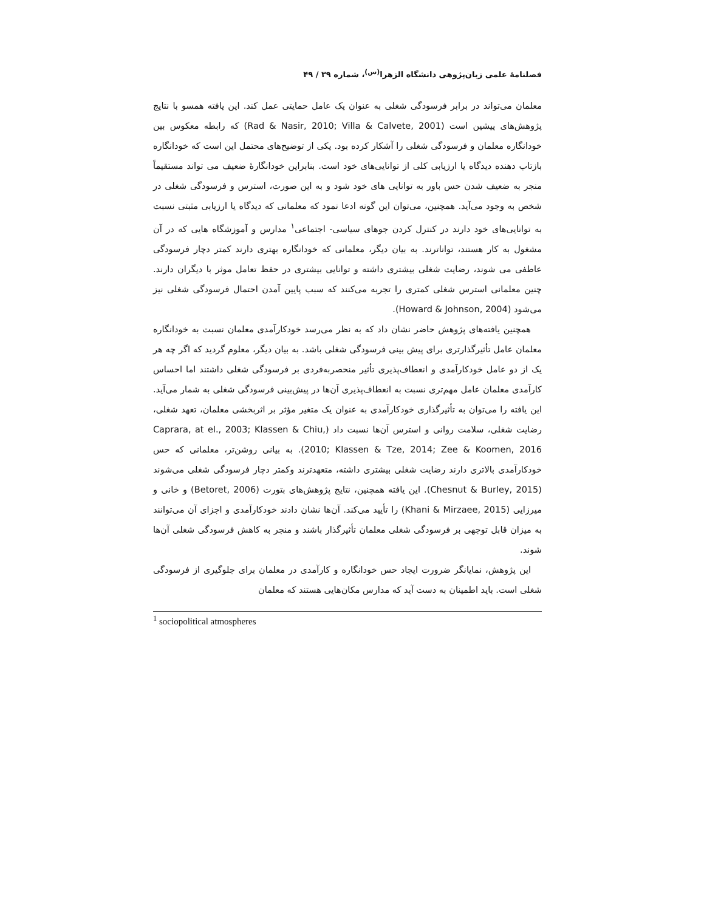فصلنامۀ علمی زبان‌پژوهی دانشگاه الزهرا<sup>(س)</sup>، شماره ۳۹ / ۴۹
معلمان می‌تواند در برابر فرسودگی شغلی به عنوان یک عامل حمایتی عمل کند. این یافته همسو با نتایج پژوهش‌های پیشین است (Rad & Nasir, 2010; Villa & Calvete, 2001) که رابطه معکوس بین خودانگاره معلمان و فرسودگی شغلی را آشکار کرده بود. یکی از توضیح‌های محتمل این است که خودانگاره بازتاب دهنده دیدگاه یا ارزیابی کلی از توانایی‌های خود است. بنابراین خودانگارۀ ضعیف می تواند مستقیماً منجر به ضعیف شدن حس باور به توانایی های خود شود و به این صورت، استرس و فرسودگی شغلی در شخص به وجود می‌آید. همچنین، می‌توان این گونه ادعا نمود که معلمانی که دیدگاه یا ارزیابی مثبتی نسبت به توانایی‌های خود دارند در کنترل کردن جوهای سیاسی- اجتماعی<sup>۱</sup> مدارس و آموزشگاه هایی که در آن مشغول به کار هستند، تواناترند. به بیان دیگر، معلمانی که خودانگاره بهتری دارند کمتر دچار فرسودگی عاطفی می شوند، رضایت شغلی بیشتری داشته و توانایی بیشتری در حفظ تعامل موثر با دیگران دارند. چنین معلمانی استرس شغلی کمتری را تجربه می‌کنند که سبب پایین آمدن احتمال فرسودگی شغلی نیز می‌شود (Howard & Johnson, 2004).
همچنین یافته‌های پژوهش حاضر نشان داد که به نظر می‌رسد خودکارآمدی معلمان نسبت به خودانگاره معلمان عامل تأثیرگذارتری برای پیش بینی فرسودگی شغلی باشد. به بیان دیگر، معلوم گردید که اگر چه هر یک از دو عامل خودکارآمدی و انعطاف‌پذیری تأثیر منحصربه‌فردی بر فرسودگی شغلی داشتند اما احساس کارآمدی معلمان عامل مهم‌تری نسبت به انعطاف‌پذیری آن‌ها در پیش‌بینی فرسودگی شغلی به شمار می‌آید. این یافته را می‌توان به تأثیرگذاری خودکارآمدی به عنوان یک متغیر مؤثر بر اثربخشی معلمان، تعهد شغلی، رضایت شغلی، سلامت روانی و استرس آن‌ها نسبت داد (Caprara, at el., 2003; Klassen & Chiu, 2010; Klassen & Tze, 2014; Zee & Koomen, 2016). به بیانی روشن‌تر، معلمانی که حس خودکارآمدی بالاتری دارند رضایت شغلی بیشتری داشته، متعهدترند وکمتر دچار فرسودگی شغلی می‌شوند (Chesnut & Burley, 2015). این یافته همچنین، نتایج پژوهش‌های بتورت (Betoret, 2006) و خانی و میرزایی (Khani & Mirzaee, 2015) را تأیید می‌کند. آن‌ها نشان دادند خودکارآمدی و اجزای آن می‌توانند به میزان قابل توجهی بر فرسودگی شغلی معلمان تأثیرگذار باشند و منجر به کاهش فرسودگی شغلی آن‌ها شوند.
این پژوهش، نمایانگر ضرورت ایجاد حس خودانگاره و کارآمدی در معلمان برای جلوگیری از فرسودگی شغلی است. باید اطمینان به دست آید که مدارس مکان‌هایی هستند که معلمان
<sup>1</sup> sociopolitical atmospheres